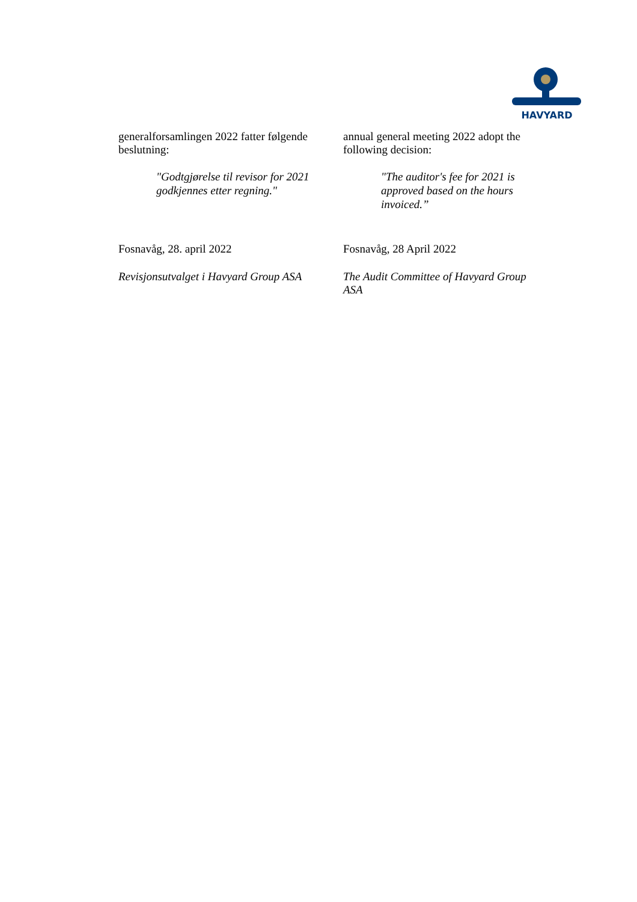HAVYARD
generalforsamlingen 2022 fatter følgende beslutning:
"Godtgjørelse til revisor for 2021 godkjennes etter regning."
annual general meeting 2022 adopt the following decision:
"The auditor's fee for 2021 is approved based on the hours invoiced.”
Fosnavåg, 28. april 2022
Revisjonsutvalget i Havyard Group ASA
Fosnavåg, 28 April 2022
The Audit Committee of Havyard Group ASA